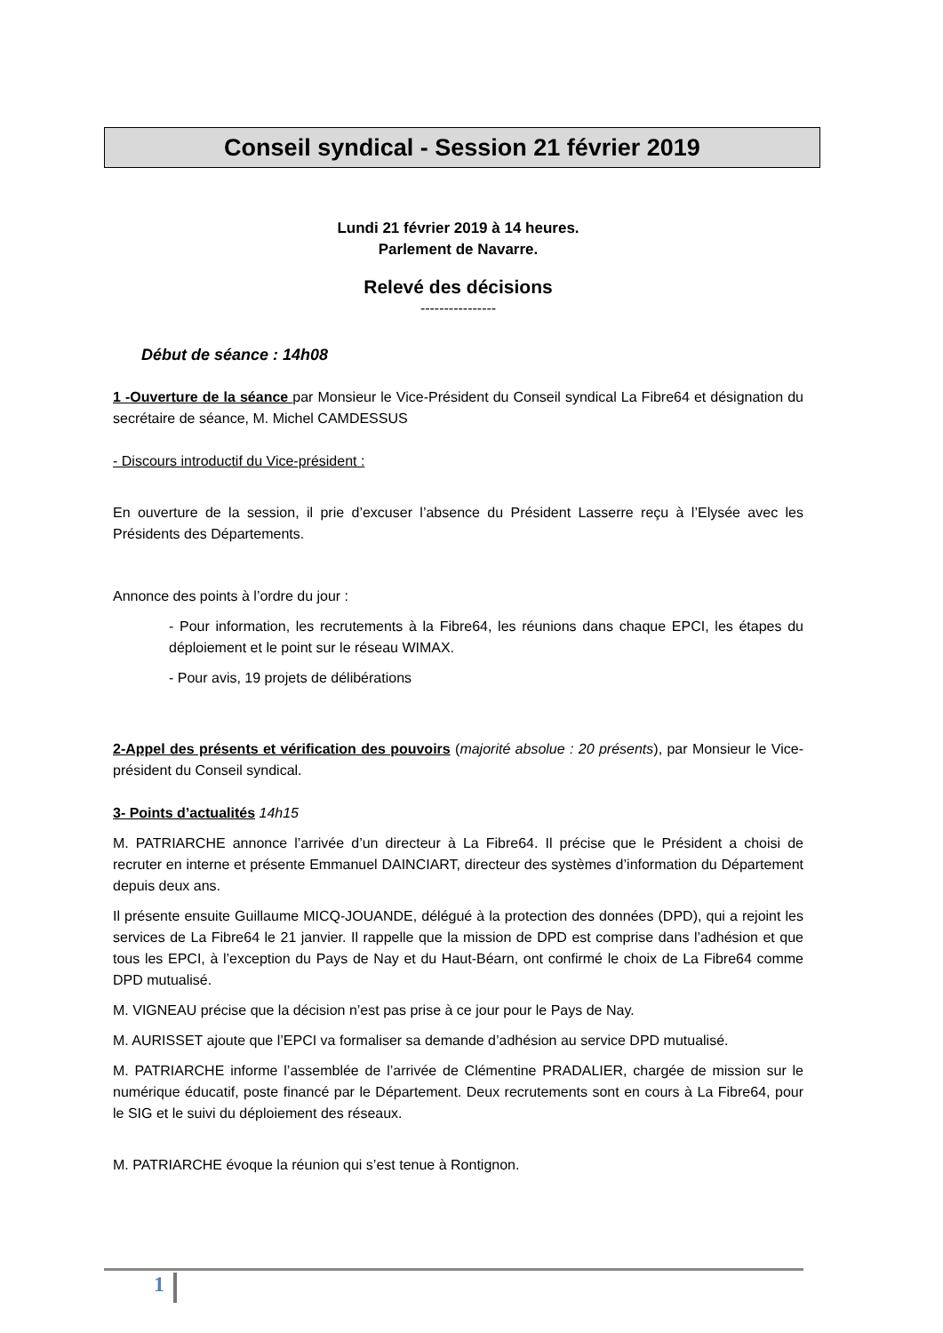Conseil syndical - Session 21 février 2019
Lundi 21 février 2019 à 14 heures.
Parlement de Navarre.
Relevé des décisions
----------------
Début de séance : 14h08
1 -Ouverture de la séance par Monsieur le Vice-Président du Conseil syndical La Fibre64 et désignation du secrétaire de séance, M. Michel CAMDESSUS
- Discours introductif du Vice-président :
En ouverture de la session, il prie d’excuser l’absence du Président Lasserre reçu à l’Elysée avec les Présidents des Départements.
Annonce des points à l’ordre du jour :
- Pour information, les recrutements à la Fibre64, les réunions dans chaque EPCI, les étapes du déploiement et le point sur le réseau WIMAX.
- Pour avis, 19 projets de délibérations
2-Appel des présents et vérification des pouvoirs (majorité absolue : 20 présents), par Monsieur le Vice-président du Conseil syndical.
3- Points d’actualités 14h15
M. PATRIARCHE annonce l’arrivée d’un directeur à La Fibre64. Il précise que le Président a choisi de recruter en interne et présente Emmanuel DAINCIART, directeur des systèmes d’information du Département depuis deux ans.
Il présente ensuite Guillaume MICQ-JOUANDE, délégué à la protection des données (DPD), qui a rejoint les services de La Fibre64 le 21 janvier. Il rappelle que la mission de DPD est comprise dans l’adhésion et que tous les EPCI, à l’exception du Pays de Nay et du Haut-Béarn, ont confirmé le choix de La Fibre64 comme DPD mutualisé.
M. VIGNEAU précise que la décision n’est pas prise à ce jour pour le Pays de Nay.
M. AURISSET ajoute que l’EPCI va formaliser sa demande d’adhésion au service DPD mutualisé.
M. PATRIARCHE informe l’assemblée de l’arrivée de Clémentine PRADALIER, chargée de mission sur le numérique éducatif, poste financé par le Département. Deux recrutements sont en cours à La Fibre64, pour le SIG et le suivi du déploiement des réseaux.
M. PATRIARCHE évoque la réunion qui s’est tenue à Rontignon.
1